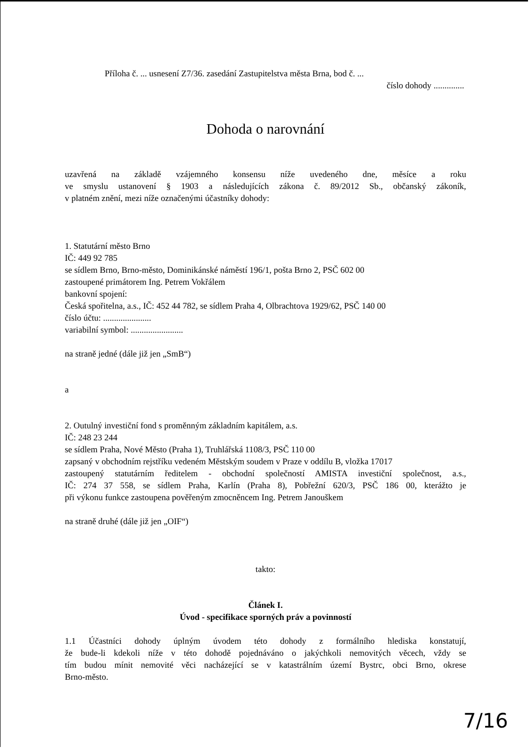Příloha č. ... usnesení Z7/36. zasedání Zastupitelstva města Brna, bod č. ...
číslo dohody ..............
Dohoda o narovnání
uzavřená na základě vzájemného konsensu níže uvedeného dne, měsíce a roku
ve smyslu ustanovení § 1903 a následujících zákona č. 89/2012 Sb., občanský zákoník,
v platném znění, mezi níže označenými účastníky dohody:
1. Statutární město Brno
IČ: 449 92 785
se sídlem Brno, Brno-město, Dominikánské náměstí 196/1, pošta Brno 2, PSČ 602 00
zastoupené primátorem Ing. Petrem Vokřálem
bankovní spojení:
Česká spořitelna, a.s., IČ: 452 44 782, se sídlem Praha 4, Olbrachtova 1929/62, PSČ 140 00
číslo účtu: ......................
variabilní symbol: ........................
na straně jedné (dále již jen „SmB“)
a
2. Outulný investiční fond s proměnným základním kapitálem, a.s.
IČ: 248 23 244
se sídlem Praha, Nové Město (Praha 1), Truhlářská 1108/3, PSČ 110 00
zapsaný v obchodním rejstříku vedeném Městským soudem v Praze v oddílu B, vložka 17017
zastoupený statutárním ředitelem - obchodní společností AMISTA investiční společnost, a.s.,
IČ: 274 37 558, se sídlem Praha, Karlín (Praha 8), Pobřežní 620/3, PSČ 186 00, kterážto je
při výkonu funkce zastoupena pověřeným zmocněncem Ing. Petrem Janouškem
na straně druhé (dále již jen „OIF“)
takto:
Článek I.
Úvod - specifikace sporných práv a povinností
1.1 Účastníci dohody úplným úvodem této dohody z formálního hlediska konstatují,
že bude-li kdekoli níže v této dohodě pojednáváno o jakýchkoli nemovitých věcech, vždy se
tím budou mínit nemovité věci nacházející se v katastrálním území Bystrc, obci Brno, okrese
Brno-město.
7/16